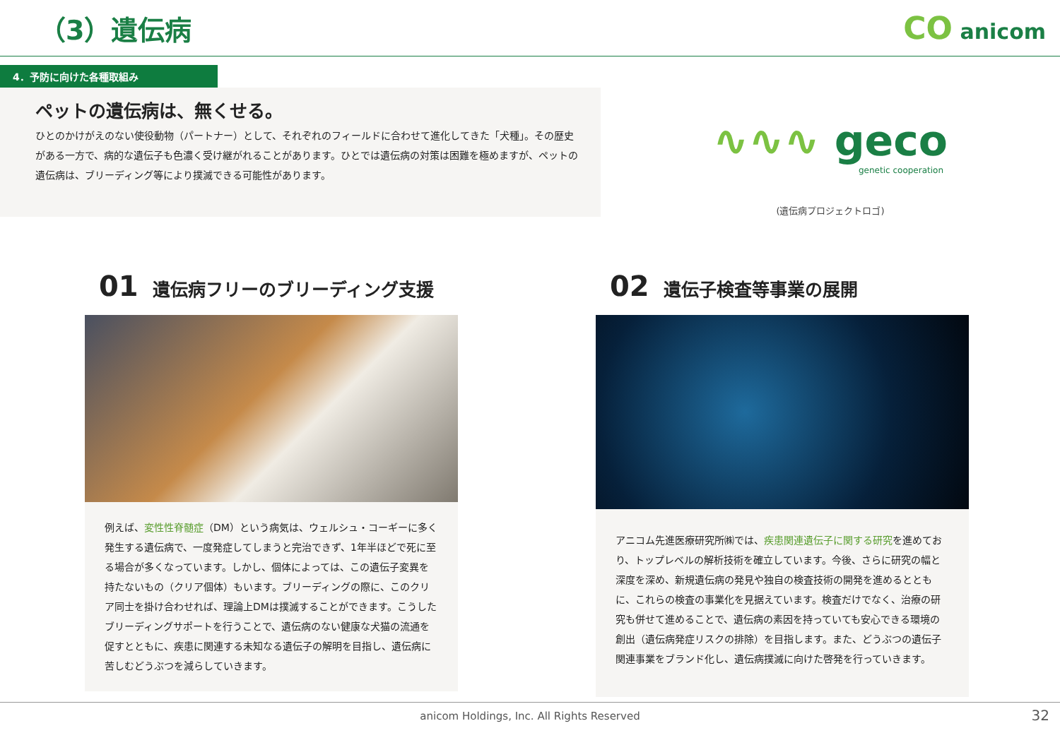（3）遺伝病
CO anicom
4．予防に向けた各種取組み
ペットの遺伝病は、無くせる。
ひとのかけがえのない使役動物（パートナー）として、それぞれのフィールドに合わせて進化してきた「犬種」。その歴史がある一方で、病的な遺伝子も色濃く受け継がれることがあります。ひとでは遺伝病の対策は困難を極めますが、ペットの遺伝病は、ブリーディング等により撲滅できる可能性があります。
∿∿∿ geco
genetic cooperation
(遺伝病プロジェクトロゴ)
01 遺伝病フリーのブリーディング支援
例えば、変性性脊髄症（DM）という病気は、ウェルシュ・コーギーに多く発生する遺伝病で、一度発症してしまうと完治できず、1年半ほどで死に至る場合が多くなっています。しかし、個体によっては、この遺伝子変異を持たないもの（クリア個体）もいます。ブリーディングの際に、このクリア同士を掛け合わせれば、理論上DMは撲滅することができます。こうしたブリーディングサポートを行うことで、遺伝病のない健康な犬猫の流通を促すとともに、疾患に関連する未知なる遺伝子の解明を目指し、遺伝病に苦しむどうぶつを減らしていきます。
02 遺伝子検査等事業の展開
アニコム先進医療研究所㈱では、疾患関連遺伝子に関する研究を進めており、トップレベルの解析技術を確立しています。今後、さらに研究の幅と深度を深め、新規遺伝病の発見や独自の検査技術の開発を進めるとともに、これらの検査の事業化を見据えています。検査だけでなく、治療の研究も併せて進めることで、遺伝病の素因を持っていても安心できる環境の創出（遺伝病発症リスクの排除）を目指します。また、どうぶつの遺伝子関連事業をブランド化し、遺伝病撲滅に向けた啓発を行っていきます。
anicom Holdings, Inc. All Rights Reserved 32